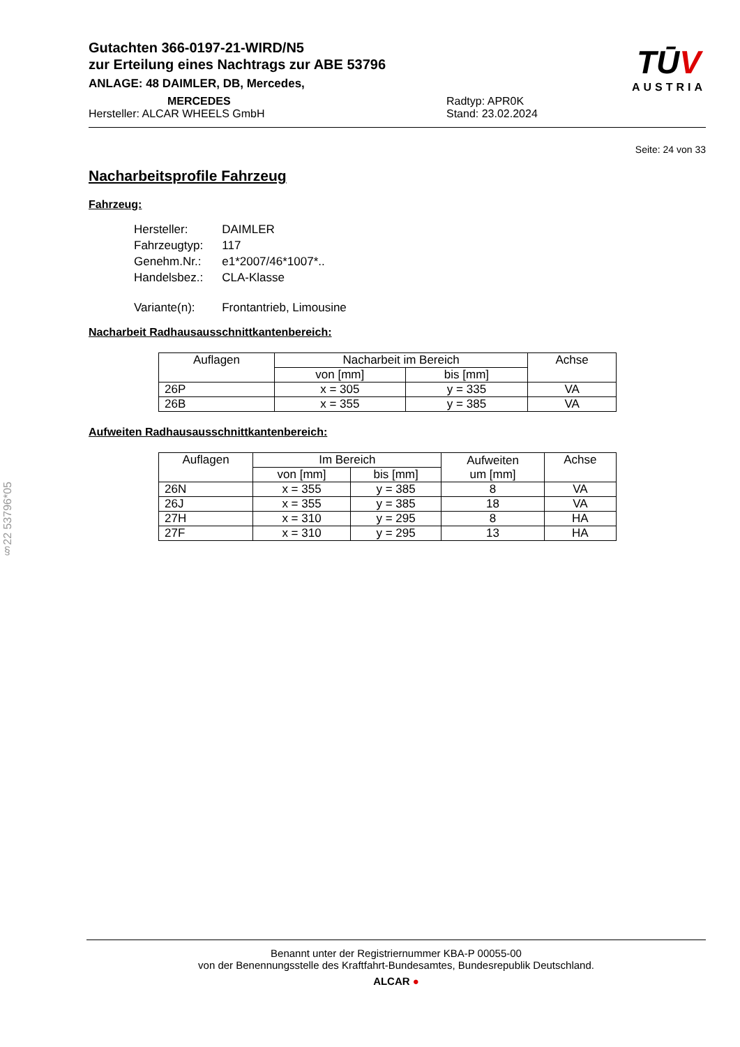Gutachten 366-0197-21-WIRD/N5
zur Erteilung eines Nachtrags zur ABE 53796
ANLAGE: 48 DAIMLER, DB, Mercedes,
MERCEDES
Hersteller: ALCAR WHEELS GmbH
Radtyp: APR0K
Stand: 23.02.2024
TŪV
AUSTRIA
Seite: 24 von 33
Nacharbeitsprofile Fahrzeug
Fahrzeug:
| Hersteller: | DAIMLER |
| Fahrzeugtyp: | 117 |
| Genehm.Nr.: | e1*2007/46*1007*.. |
| Handelsbez.: | CLA-Klasse |
| Variante(n): | Frontantrieb, Limousine |
Nacharbeit Radhausausschnittkantenbereich:
| Auflagen | Nacharbeit im Bereich | | Achse |
| --- | --- | --- | --- |
| | von [mm] | bis [mm] | |
| 26P | x = 305 | y = 335 | VA |
| 26B | x = 355 | y = 385 | VA |
Aufweiten Radhausausschnittkantenbereich:
| Auflagen | Im Bereich | | Aufweiten um [mm] | Achse |
| --- | --- | --- | --- | --- |
| | von [mm] | bis [mm] | | |
| 26N | x = 355 | y = 385 | 8 | VA |
| 26J | x = 355 | y = 385 | 18 | VA |
| 27H | x = 310 | y = 295 | 8 | HA |
| 27F | x = 310 | y = 295 | 13 | HA |
§22 53796*05
Benannt unter der Registriernummer KBA-P 00055-00
von der Benennungsstelle des Kraftfahrt-Bundesamtes, Bundesrepublik Deutschland.
ALCAR ●